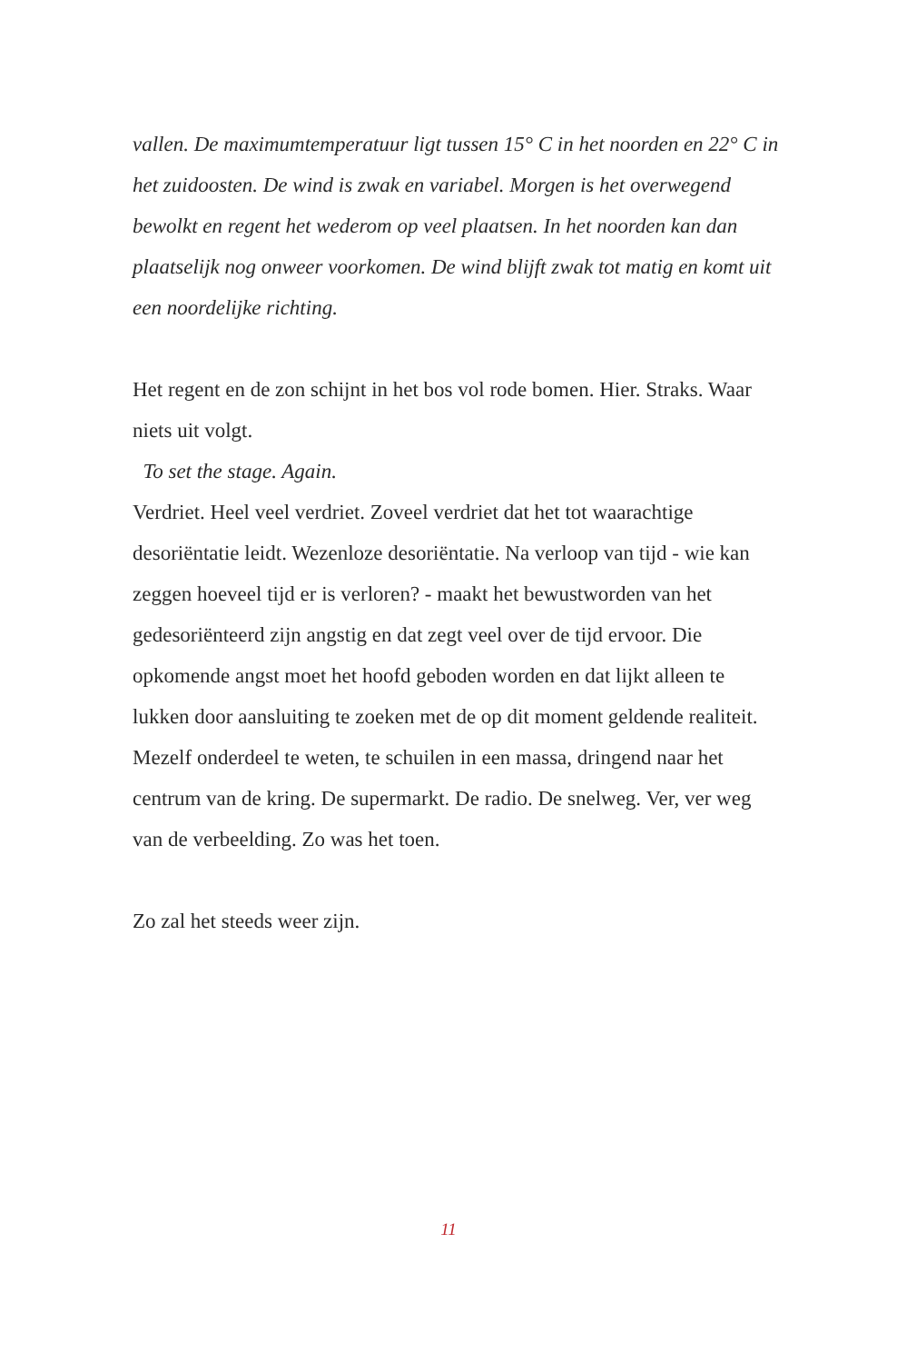vallen. De maximumtemperatuur ligt tussen 15° C in het noorden en 22° C in het zuidoosten. De wind is zwak en variabel. Morgen is het overwegend bewolkt en regent het wederom op veel plaatsen. In het noorden kan dan plaatselijk nog onweer voorkomen. De wind blijft zwak tot matig en komt uit een noordelijke richting.
Het regent en de zon schijnt in het bos vol rode bomen. Hier. Straks. Waar niets uit volgt.
To set the stage. Again.
Verdriet. Heel veel verdriet. Zoveel verdriet dat het tot waarachtige desoriëntatie leidt. Wezenloze desoriëntatie. Na verloop van tijd - wie kan zeggen hoeveel tijd er is verloren? - maakt het bewustworden van het gedesoriënteerd zijn angstig en dat zegt veel over de tijd ervoor. Die opkomende angst moet het hoofd geboden worden en dat lijkt alleen te lukken door aansluiting te zoeken met de op dit moment geldende realiteit. Mezelf onderdeel te weten, te schuilen in een massa, dringend naar het centrum van de kring. De supermarkt. De radio. De snelweg. Ver, ver weg van de verbeelding. Zo was het toen.
Zo zal het steeds weer zijn.
11